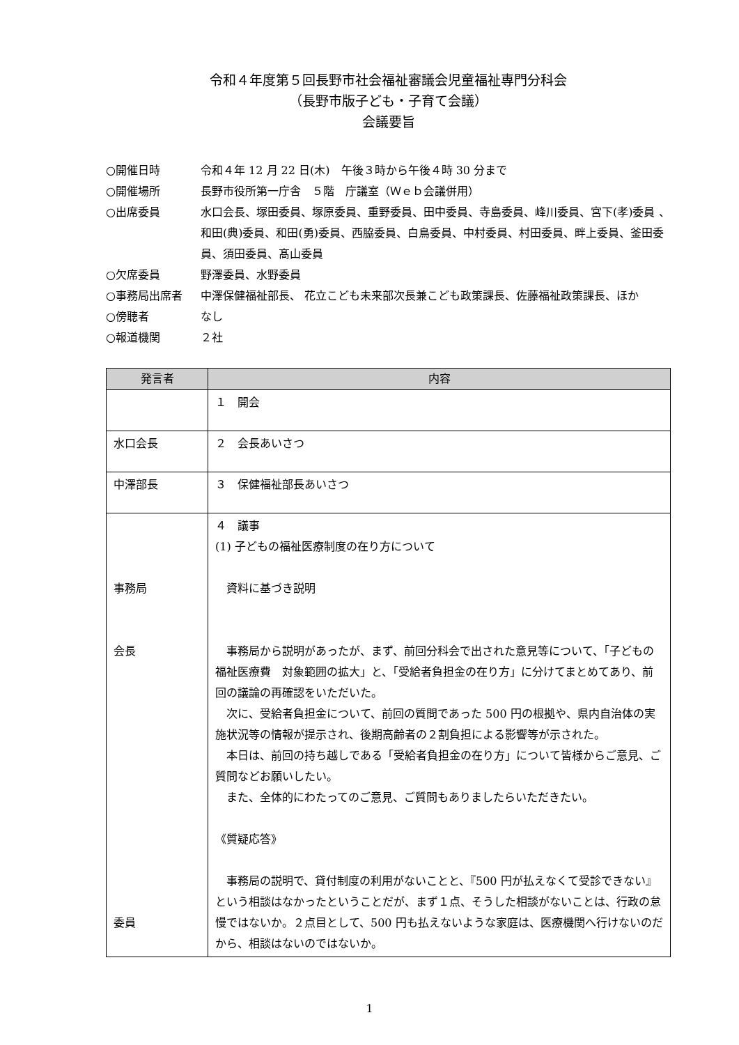令和４年度第５回長野市社会福祉審議会児童福祉専門分科会
（長野市版子ども・子育て会議）
会議要旨
○開催日時 令和４年 12 月 22 日(木)　午後３時から午後４時 30 分まで
○開催場所 長野市役所第一庁舎　５階　庁議室（Ｗｅｂ会議併用）
○出席委員 水口会長、塚田委員、塚原委員、重野委員、田中委員、寺島委員、峰川委員、宮下(孝)委員 、和田(典)委員、和田(勇)委員、西脇委員、白鳥委員、中村委員、村田委員、畔上委員、釜田委員、須田委員、髙山委員
○欠席委員 野澤委員、水野委員
○事務局出席者 中澤保健福祉部長、 花立こども未来部次長兼こども政策課長、佐藤福祉政策課長、ほか
○傍聴者 なし
○報道機関 ２社
| 発言者 | 内容 |
| --- | --- |
| | １ 開会 |
| 水口会長 | ２ 会長あいさつ |
| 中澤部長 | ３ 保健福祉部長あいさつ |
| 事務局 会長 委員 | ４ 議事 (1) 子どもの福祉医療制度の在り方について 資料に基づき説明 事務局から説明があったが、まず、前回分科会で出された意見等について、「子どもの福祉医療費 対象範囲の拡大」と、「受給者負担金の在り方」に分けてまとめてあり、前回の議論の再確認をいただいた。 次に、受給者負担金について、前回の質問であった 500 円の根拠や、県内自治体の実施状況等の情報が提示され、後期高齢者の２割負担による影響等が示された。 本日は、前回の持ち越しである「受給者負担金の在り方」について皆様からご意見、ご質問などお願いしたい。 また、全体的にわたってのご意見、ご質問もありましたらいただきたい。 《質疑応答》 事務局の説明で、貸付制度の利用がないことと、『500 円が払えなくて受診できない』という相談はなかったということだが、まず１点、そうした相談がないことは、行政の怠慢ではないか。２点目として、500 円も払えないような家庭は、医療機関へ行けないのだから、相談はないのではないか。 |
1